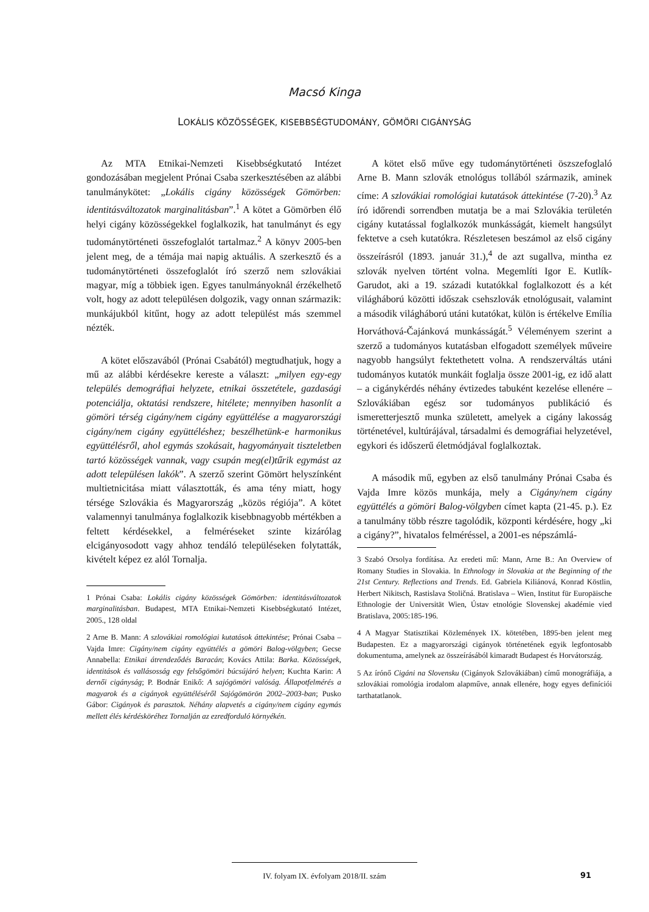Macsó Kinga
LOKÁLIS KÖZÖSSÉGEK, KISEBBSÉGTUDOMÁNY, GÖMÖRI CIGÁNYSÁG
Az MTA Etnikai-Nemzeti Kisebbségkutató Intézet gondozásában megjelent Prónai Csaba szerkesztésében az alábbi tanulmánykötet: „Lokális cigány közösségek Gömörben: identitásváltozatok marginalitásban”.<sup>1</sup> A kötet a Gömörben élő helyi cigány közösségekkel foglalkozik, hat tanulmányt és egy tudománytörténeti összefoglalót tartalmaz.<sup>2</sup> A könyv 2005-ben jelent meg, de a témája mai napig aktuális. A szerkesztő és a tudománytörténeti összefoglalót író szerző nem szlovákiai magyar, míg a többiek igen. Egyes tanulmányoknál érzékelhető volt, hogy az adott településen dolgozik, vagy onnan származik: munkájukból kitűnt, hogy az adott települést más szemmel nézték.
A kötet előszavából (Prónai Csabától) megtudhatjuk, hogy a mű az alábbi kérdésekre kereste a választ: „milyen egy-egy település demográfiai helyzete, etnikai összetétele, gazdasági potenciálja, oktatási rendszere, hitélete; mennyiben hasonlít a gömöri térség cigány/nem cigány együttélése a magyarországi cigány/nem cigány együttéléshez; beszélhetünk-e harmonikus együttélésről, ahol egymás szokásait, hagyományait tiszteletben tartó közösségek vannak, vagy csupán meg(el)tűrik egymást az adott településen lakók”. A szerző szerint Gömört helyszínként multietnicitása miatt választották, és ama tény miatt, hogy térsége Szlovákia és Magyarország „közös régiója”. A kötet valamennyi tanulmánya foglalkozik kisebbnagyobb mértékben a feltett kérdésekkel, a felméréseket szinte kizárólag elcigányosodott vagy ahhoz tendáló településeken folytatták, kivételt képez ez alól Tornalja.
1 Prónai Csaba: Lokális cigány közösségek Gömörben: identitásváltozatok marginalitásban. Budapest, MTA Etnikai-Nemzeti Kisebbségkutató Intézet, 2005., 128 oldal
2 Arne B. Mann: A szlovákiai romológiai kutatások áttekintése; Prónai Csaba – Vajda Imre: Cigány/nem cigány együttélés a gömöri Balog-völgyben; Gecse Annabella: Etnikai átrendeződés Baracán; Kovács Attila: Barka. Közösségek, identitások és vallásosság egy felsőgömöri búcsújáró helyen; Kuchta Karin: A dernői cigányság; P. Bodnár Enikő: A sajógömöri valóság. Állapotfelmérés a magyarok és a cigányok együttéléséről Sajógömörön 2002–2003-ban; Pusko Gábor: Cigányok és parasztok. Néhány alapvetés a cigány/nem cigány egymás mellett élés kérdésköréhez Tornalján az ezredforduló környékén.
A kötet első műve egy tudománytörténeti öszszefoglaló Arne B. Mann szlovák etnológus tollából származik, aminek címe: A szlovákiai romológiai kutatások áttekintése (7-20).<sup>3</sup> Az író időrendi sorrendben mutatja be a mai Szlovákia területén cigány kutatással foglalkozók munkásságát, kiemelt hangsúlyt fektetve a cseh kutatókra. Részletesen beszámol az első cigány összeírásról (1893. január 31.),<sup>4</sup> de azt sugallva, mintha ez szlovák nyelven történt volna. Megemlíti Igor E. Kutlík-Garudot, aki a 19. századi kutatókkal foglalkozott és a két világháború közötti időszak csehszlovák etnológusait, valamint a második világháború utáni kutatókat, külön is értékelve Emília Horváthová-Čajánková munkásságát.<sup>5</sup> Véleményem szerint a szerző a tudományos kutatásban elfogadott személyek műveire nagyobb hangsúlyt fektethetett volna. A rendszerváltás utáni tudományos kutatók munkáit foglalja össze 2001-ig, ez idő alatt – a cigánykérdés néhány évtizedes tabuként kezelése ellenére – Szlovákiában egész sor tudományos publikáció és ismeretterjesztő munka született, amelyek a cigány lakosság történetével, kultúrájával, társadalmi és demográfiai helyzetével, egykori és időszerű életmódjával foglalkoztak.
A második mű, egyben az első tanulmány Prónai Csaba és Vajda Imre közös munkája, mely a Cigány/nem cigány együttélés a gömöri Balog-völgyben címet kapta (21-45. p.). Ez a tanulmány több részre tagolódik, központi kérdésére, hogy „ki a cigány?”, hivatalos felméréssel, a 2001-es népszámlá-
3 Szabó Orsolya fordítása. Az eredeti mű: Mann, Arne B.: An Overview of Romany Studies in Slovakia. In Ethnology in Slovakia at the Beginning of the 21st Century. Reflections and Trends. Ed. Gabriela Kiliánová, Konrad Köstlin, Herbert Nikitsch, Rastislava Stoličná. Bratislava – Wien, Institut für Europäische Ethnologie der Universität Wien, Ústav etnológie Slovenskej akadémie vied Bratislava, 2005:185-196.
4 A Magyar Statisztikai Közlemények IX. kötetében, 1895-ben jelent meg Budapesten. Ez a magyarországi cigányok történetének egyik legfontosabb dokumentuma, amelynek az összeírásából kimaradt Budapest és Horvátország.
5 Az írónő Cigáni na Slovensku (Cigányok Szlovákiában) című monográfiája, a szlovákiai romológia irodalom alapműve, annak ellenére, hogy egyes definíciói tarthatatlanok.
IV. folyam IX. évfolyam 2018/II. szám
91